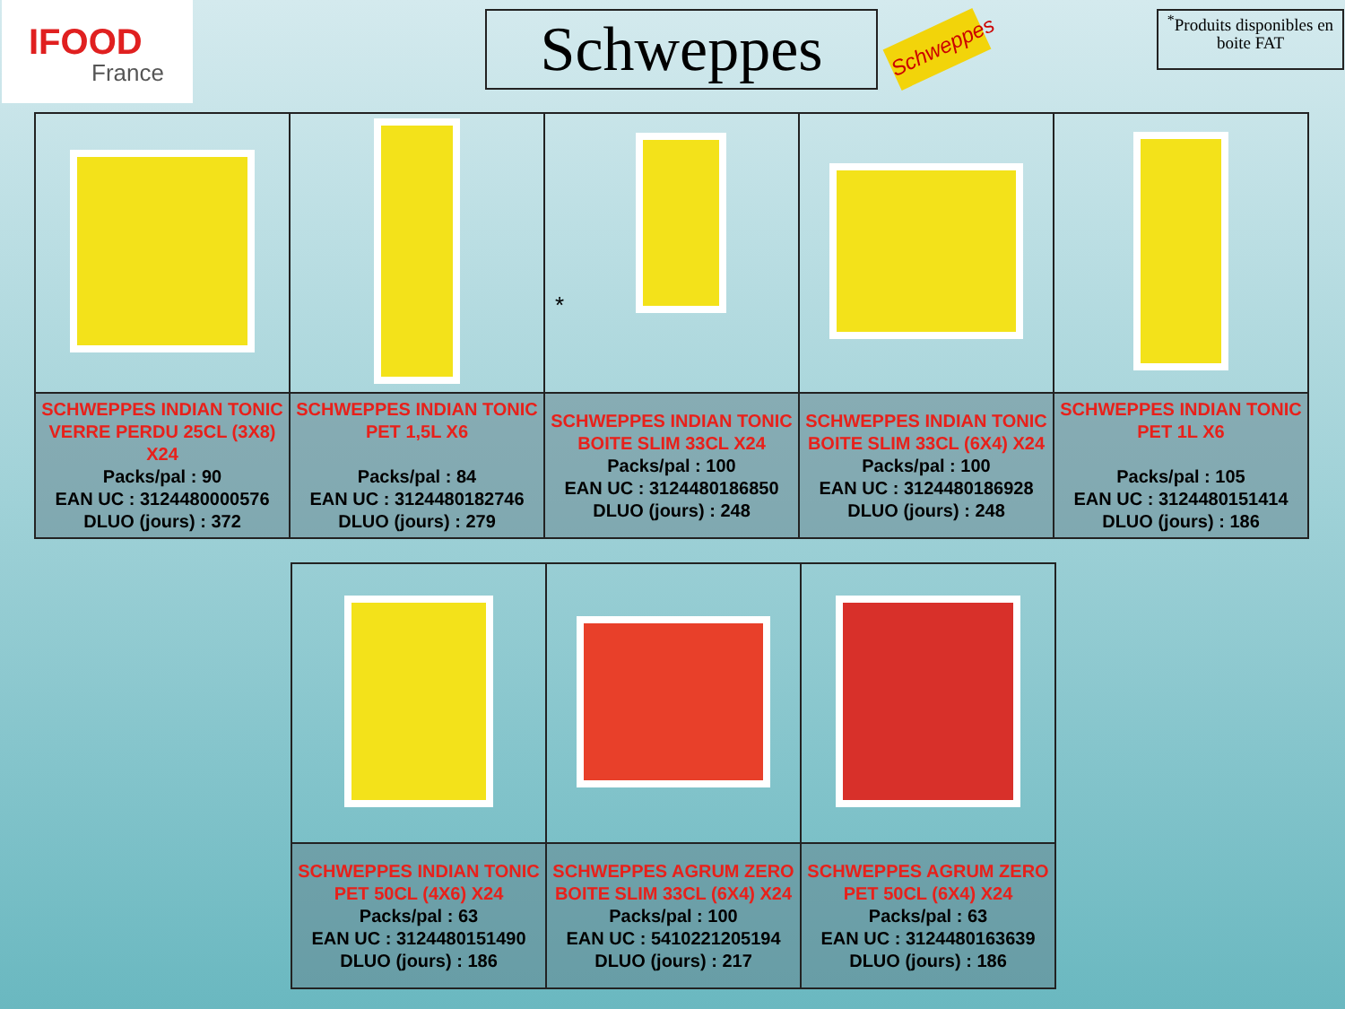IFOOD
France
Schweppes
Schweppes
<sup>*</sup> Produits disponibles en boite FAT
| | | * | | |
| SCHWEPPES INDIAN TONIC VERRE PERDU 25CL (3X8) X24 Packs/pal : 90 EAN UC : 3124480000576 DLUO (jours) : 372 | SCHWEPPES INDIAN TONIC PET 1,5L X6 Packs/pal : 84 EAN UC : 3124480182746 DLUO (jours) : 279 | SCHWEPPES INDIAN TONIC BOITE SLIM 33CL X24 Packs/pal : 100 EAN UC : 3124480186850 DLUO (jours) : 248 | SCHWEPPES INDIAN TONIC BOITE SLIM 33CL (6X4) X24 Packs/pal : 100 EAN UC : 3124480186928 DLUO (jours) : 248 | SCHWEPPES INDIAN TONIC PET 1L X6 Packs/pal : 105 EAN UC : 3124480151414 DLUO (jours) : 186 |
| SCHWEPPES INDIAN TONIC PET 50CL (4X6) X24 Packs/pal : 63 EAN UC : 3124480151490 DLUO (jours) : 186 | SCHWEPPES AGRUM ZERO BOITE SLIM 33CL (6X4) X24 Packs/pal : 100 EAN UC : 5410221205194 DLUO (jours) : 217 | SCHWEPPES AGRUM ZERO PET 50CL (6X4) X24 Packs/pal : 63 EAN UC : 3124480163639 DLUO (jours) : 186 |